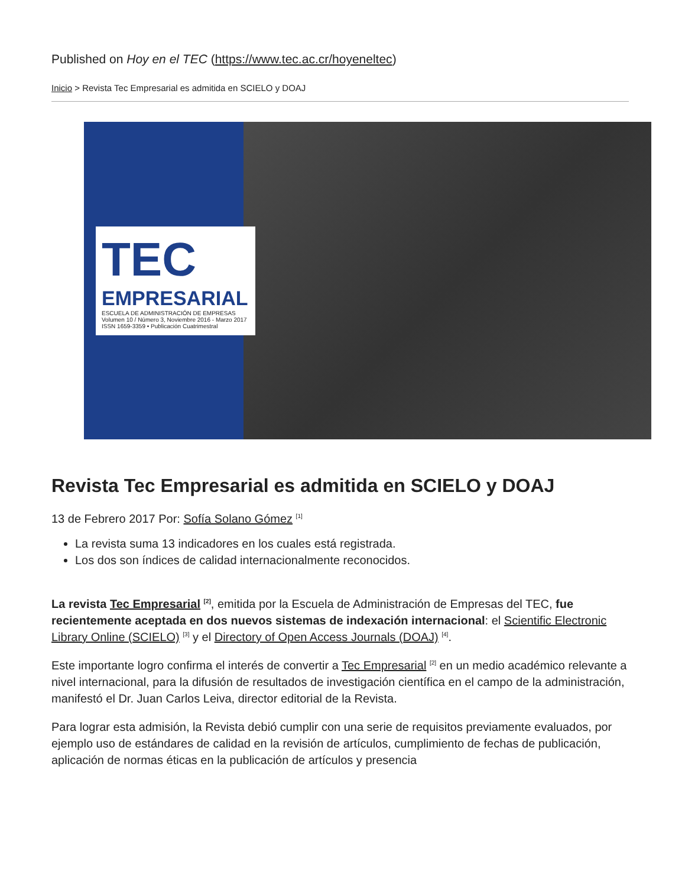Published on Hoy en el TEC (https://www.tec.ac.cr/hoyeneltec)
Inicio > Revista Tec Empresarial es admitida en SCIELO y DOAJ
TEC
EMPRESARIAL
ESCUELA DE ADMINISTRACIÓN DE EMPRESAS
Volumen 10 / Número 3, Noviembre 2016 - Marzo 2017
ISSN 1659-3359 • Publicación Cuatrimestral
Revista Tec Empresarial es admitida en SCIELO y DOAJ
13 de Febrero 2017 Por: Sofía Solano Gómez <sup>[1]</sup>
La revista suma 13 indicadores en los cuales está registrada.
Los dos son índices de calidad internacionalmente reconocidos.
La revista Tec Empresarial <sup>[2]</sup>, emitida por la Escuela de Administración de Empresas del TEC, fue recientemente aceptada en dos nuevos sistemas de indexación internacional: el Scientific Electronic Library Online (SCIELO) <sup>[3]</sup> y el Directory of Open Access Journals (DOAJ) <sup>[4]</sup>.
Este importante logro confirma el interés de convertir a Tec Empresarial <sup>[2]</sup> en un medio académico relevante a nivel internacional, para la difusión de resultados de investigación científica en el campo de la administración, manifestó el Dr. Juan Carlos Leiva, director editorial de la Revista.
Para lograr esta admisión, la Revista debió cumplir con una serie de requisitos previamente evaluados, por ejemplo uso de estándares de calidad en la revisión de artículos, cumplimiento de fechas de publicación, aplicación de normas éticas en la publicación de artículos y presencia